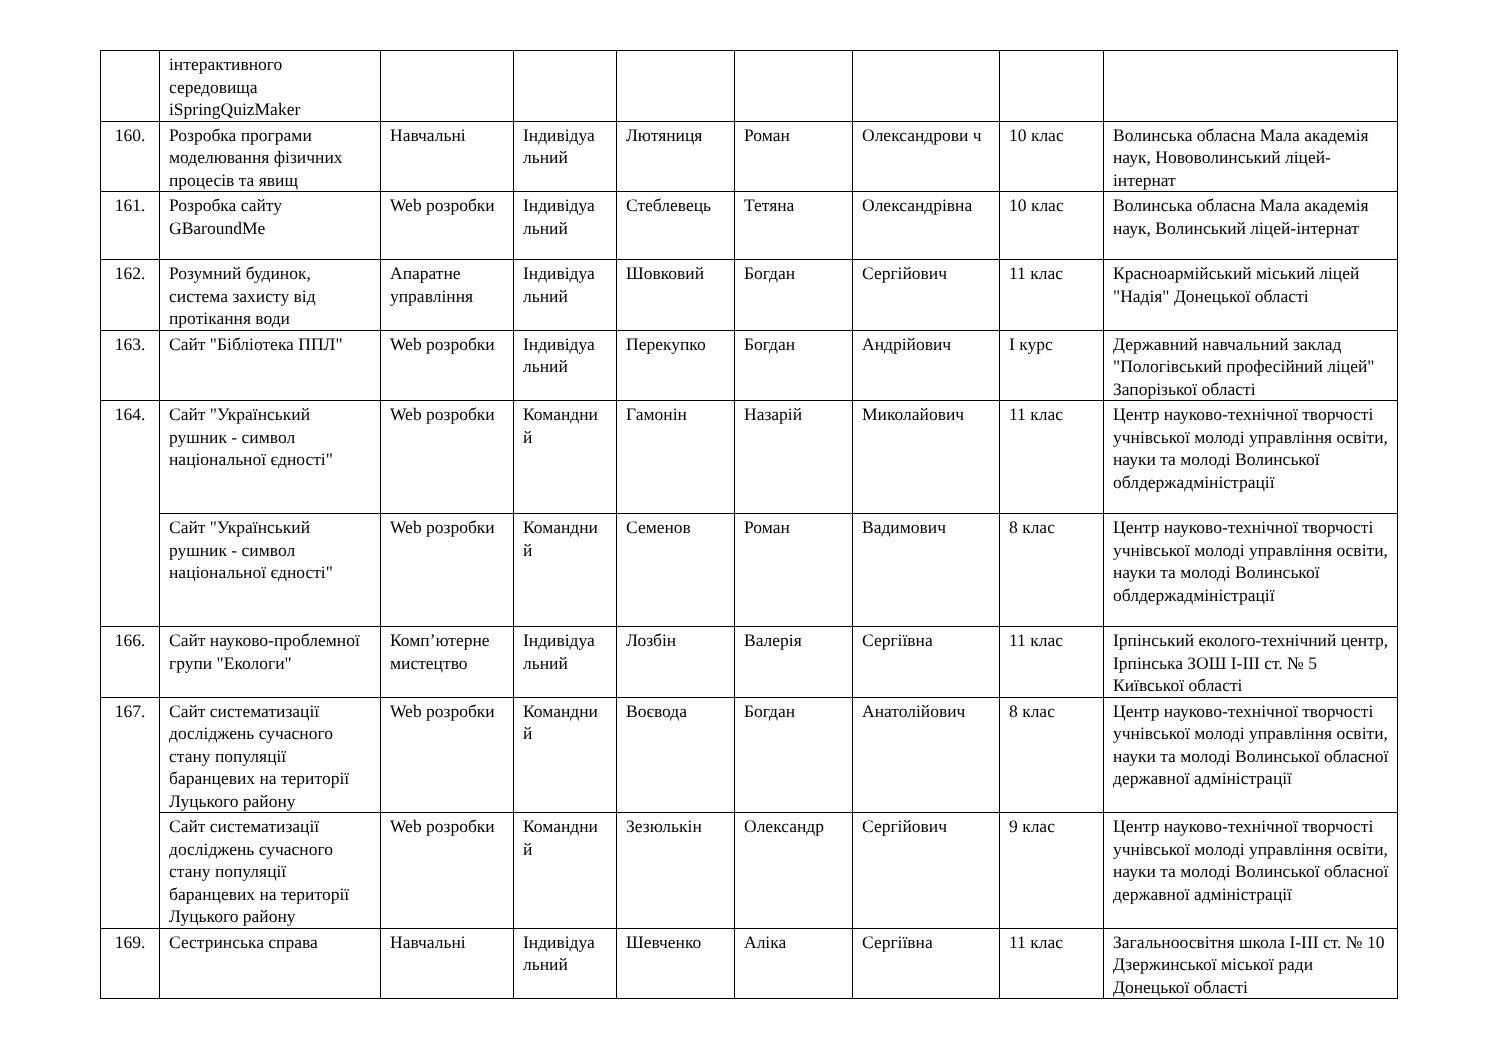| | інтерактивного середовища iSpringQuizMaker | | | | | | | |
| 160. | Розробка програми моделювання фізичних процесів та явищ | Навчальні | Індивідуа льний | Лютяниця | Роман | Олександрови ч | 10 клас | Волинська обласна Мала академія наук, Нововолинський ліцей-інтернат |
| 161. | Розробка сайту GBaroundMe | Web розробки | Індивідуа льний | Стеблевець | Тетяна | Олександрівна | 10 клас | Волинська обласна Мала академія наук, Волинський ліцей-інтернат |
| 162. | Розумний будинок, система захисту від протікання води | Апаратне управління | Індивідуа льний | Шовковий | Богдан | Сергійович | 11 клас | Красноармійський міський ліцей "Надія" Донецької області |
| 163. | Сайт "Бібліотека ППЛ" | Web розробки | Індивідуа льний | Перекупко | Богдан | Андрійович | І курс | Державний навчальний заклад "Пологівський професійний ліцей" Запорізької області |
| 164. | Сайт "Український рушник - символ національної єдності" | Web розробки | Командни й | Гамонін | Назарій | Миколайович | 11 клас | Центр науково-технічної творчості учнівської молоді управління освіти, науки та молоді Волинської облдержадміністрації |
| | Сайт "Український рушник - символ національної єдності" | Web розробки | Командни й | Семенов | Роман | Вадимович | 8 клас | Центр науково-технічної творчості учнівської молоді управління освіти, науки та молоді Волинської облдержадміністрації |
| 166. | Сайт науково-проблемної групи "Екологи" | Комп’ютерне мистецтво | Індивідуа льний | Лозбін | Валерія | Сергіївна | 11 клас | Ірпінський еколого-технічний центр, Ірпінська ЗОШ І-ІІІ ст. № 5 Київської області |
| 167. | Сайт систематизації досліджень сучасного стану популяції баранцевих на території Луцького району | Web розробки | Командни й | Воєвода | Богдан | Анатолійович | 8 клас | Центр науково-технічної творчості учнівської молоді управління освіти, науки та молоді Волинської обласної державної адміністрації |
| | Сайт систематизації досліджень сучасного стану популяції баранцевих на території Луцького району | Web розробки | Командни й | Зезюлькін | Олександр | Сергійович | 9 клас | Центр науково-технічної творчості учнівської молоді управління освіти, науки та молоді Волинської обласної державної адміністрації |
| 169. | Сестринська справа | Навчальні | Індивідуа льний | Шевченко | Аліка | Сергіївна | 11 клас | Загальноосвітня школа І-ІІІ ст. № 10 Дзержинської міської ради Донецької області |